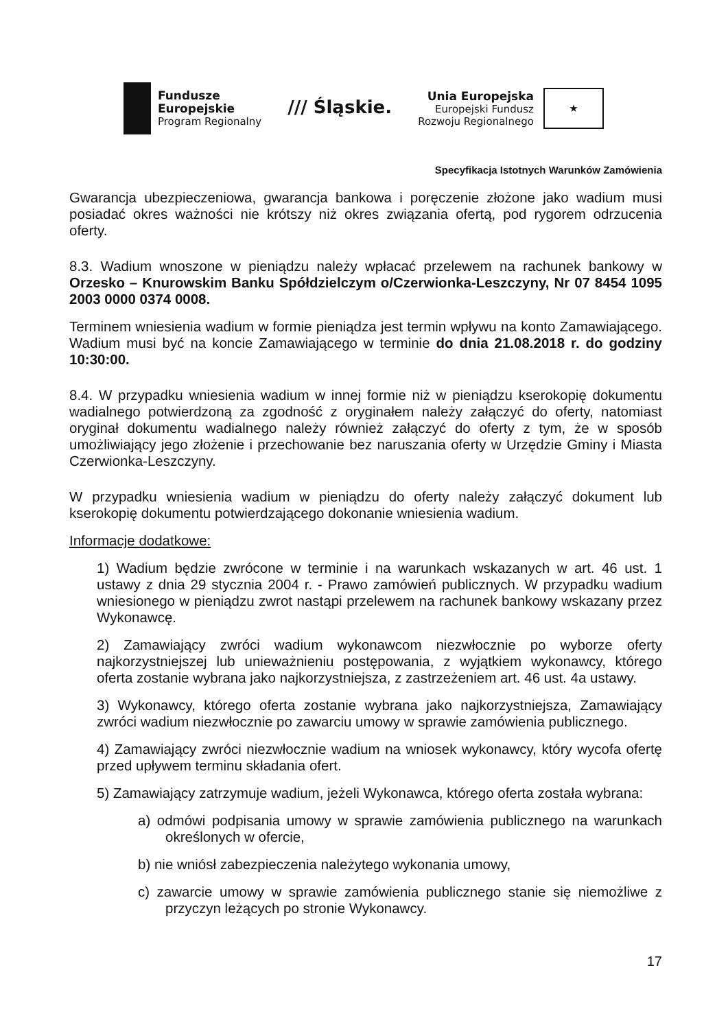Fundusze
Europejskie
Program Regionalny
/// Śląskie.
Unia Europejska
Europejski Fundusz
Rozwoju Regionalnego
★
Specyfikacja Istotnych Warunków Zamówienia
Gwarancja ubezpieczeniowa, gwarancja bankowa i poręczenie złożone jako wadium musi posiadać okres ważności nie krótszy niż okres związania ofertą, pod rygorem odrzucenia oferty.
8.3. Wadium wnoszone w pieniądzu należy wpłacać przelewem na rachunek bankowy w Orzesko – Knurowskim Banku Spółdzielczym o/Czerwionka-Leszczyny, Nr 07 8454 1095 2003 0000 0374 0008.
Terminem wniesienia wadium w formie pieniądza jest termin wpływu na konto Zamawiającego. Wadium musi być na koncie Zamawiającego w terminie do dnia 21.08.2018 r. do godziny 10:30:00.
8.4. W przypadku wniesienia wadium w innej formie niż w pieniądzu kserokopię dokumentu wadialnego potwierdzoną za zgodność z oryginałem należy załączyć do oferty, natomiast oryginał dokumentu wadialnego należy również załączyć do oferty z tym, że w sposób umożliwiający jego złożenie i przechowanie bez naruszania oferty w Urzędzie Gminy i Miasta Czerwionka-Leszczyny.
W przypadku wniesienia wadium w pieniądzu do oferty należy załączyć dokument lub kserokopię dokumentu potwierdzającego dokonanie wniesienia wadium.
Informacje dodatkowe:
1) Wadium będzie zwrócone w terminie i na warunkach wskazanych w art. 46 ust. 1 ustawy z dnia 29 stycznia 2004 r. - Prawo zamówień publicznych. W przypadku wadium wniesionego w pieniądzu zwrot nastąpi przelewem na rachunek bankowy wskazany przez Wykonawcę.
2) Zamawiający zwróci wadium wykonawcom niezwłocznie po wyborze oferty najkorzystniejszej lub unieważnieniu postępowania, z wyjątkiem wykonawcy, którego oferta zostanie wybrana jako najkorzystniejsza, z zastrzeżeniem art. 46 ust. 4a ustawy.
3) Wykonawcy, którego oferta zostanie wybrana jako najkorzystniejsza, Zamawiający zwróci wadium niezwłocznie po zawarciu umowy w sprawie zamówienia publicznego.
4) Zamawiający zwróci niezwłocznie wadium na wniosek wykonawcy, który wycofa ofertę przed upływem terminu składania ofert.
5) Zamawiający zatrzymuje wadium, jeżeli Wykonawca, którego oferta została wybrana:
a) odmówi podpisania umowy w sprawie zamówienia publicznego na warunkach określonych w ofercie,
b) nie wniósł zabezpieczenia należytego wykonania umowy,
c) zawarcie umowy w sprawie zamówienia publicznego stanie się niemożliwe z przyczyn leżących po stronie Wykonawcy.
17